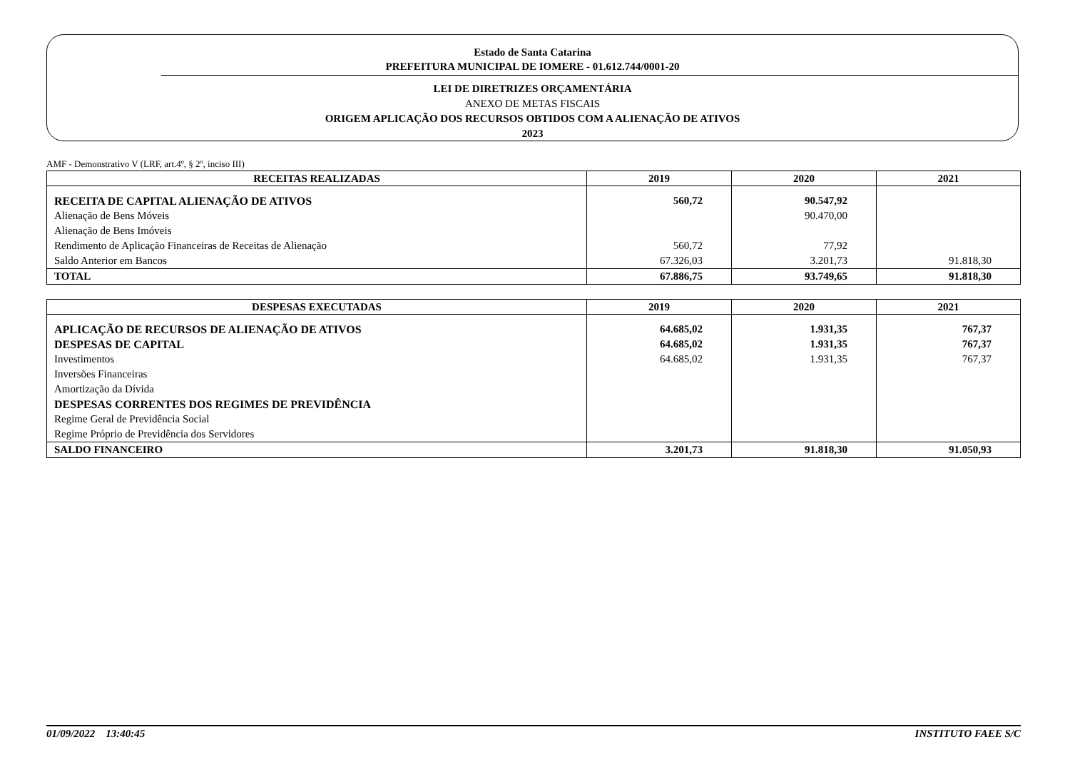Estado de Santa Catarina
PREFEITURA MUNICIPAL DE IOMERE - 01.612.744/0001-20
LEI DE DIRETRIZES ORÇAMENTÁRIA
ANEXO DE METAS FISCAIS
ORIGEM APLICAÇÃO DOS RECURSOS OBTIDOS COM A ALIENAÇÃO DE ATIVOS
2023
AMF - Demonstrativo V (LRF, art.4º, § 2º, inciso III)
| RECEITAS REALIZADAS | 2019 | 2020 | 2021 |
| --- | --- | --- | --- |
| RECEITA DE CAPITAL ALIENAÇÃO DE ATIVOS | 560,72 | 90.547,92 | |
| Alienação de Bens Móveis | | 90.470,00 | |
| Alienação de Bens Imóveis | | | |
| Rendimento de Aplicação Financeiras de Receitas de Alienação | 560,72 | 77,92 | |
| Saldo Anterior em Bancos | 67.326,03 | 3.201,73 | 91.818,30 |
| TOTAL | 67.886,75 | 93.749,65 | 91.818,30 |
| DESPESAS EXECUTADAS | 2019 | 2020 | 2021 |
| --- | --- | --- | --- |
| APLICAÇÃO DE RECURSOS DE ALIENAÇÃO DE ATIVOS | 64.685,02 | 1.931,35 | 767,37 |
| DESPESAS DE CAPITAL | 64.685,02 | 1.931,35 | 767,37 |
| Investimentos | 64.685,02 | 1.931,35 | 767,37 |
| Inversões Financeiras | | | |
| Amortização da Dívida | | | |
| DESPESAS CORRENTES DOS REGIMES DE PREVIDÊNCIA | | | |
| Regime Geral de Previdência Social | | | |
| Regime Próprio de Previdência dos Servidores | | | |
| SALDO FINANCEIRO | 3.201,73 | 91.818,30 | 91.050,93 |
01/09/2022 13:40:45 INSTITUTO FAEE S/C